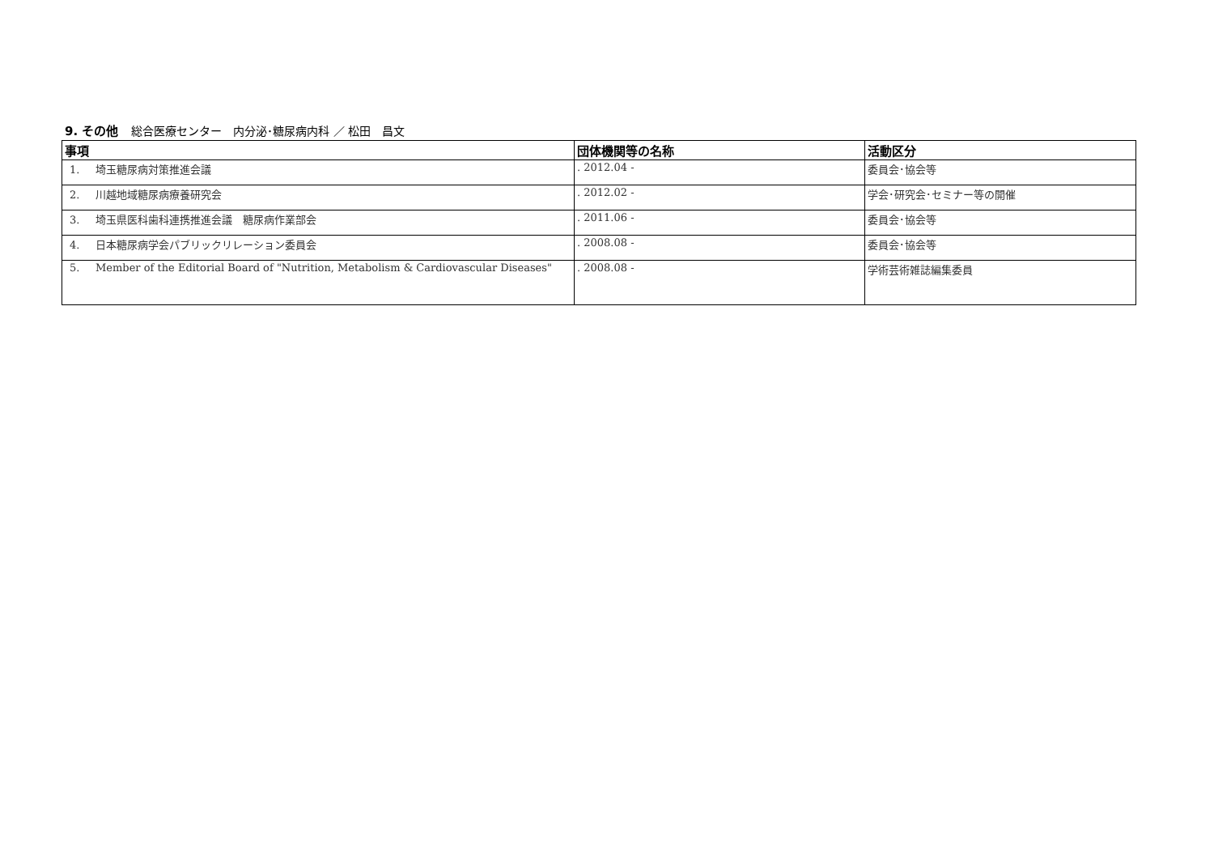9. その他 総合医療センター　内分泌･糖尿病内科 ／ 松田　昌文
| 事項 | 団体機関等の名称 | 活動区分 |
| --- | --- | --- |
| 1. 埼玉糖尿病対策推進会議 | . 2012.04 - | 委員会･協会等 |
| 2. 川越地域糖尿病療養研究会 | . 2012.02 - | 学会･研究会･セミナー等の開催 |
| 3. 埼玉県医科歯科連携推進会議 糖尿病作業部会 | . 2011.06 - | 委員会･協会等 |
| 4. 日本糖尿病学会パブリックリレーション委員会 | . 2008.08 - | 委員会･協会等 |
| 5. Member of the Editorial Board of "Nutrition, Metabolism & Cardiovascular Diseases" | . 2008.08 - | 学術芸術雑誌編集委員 |